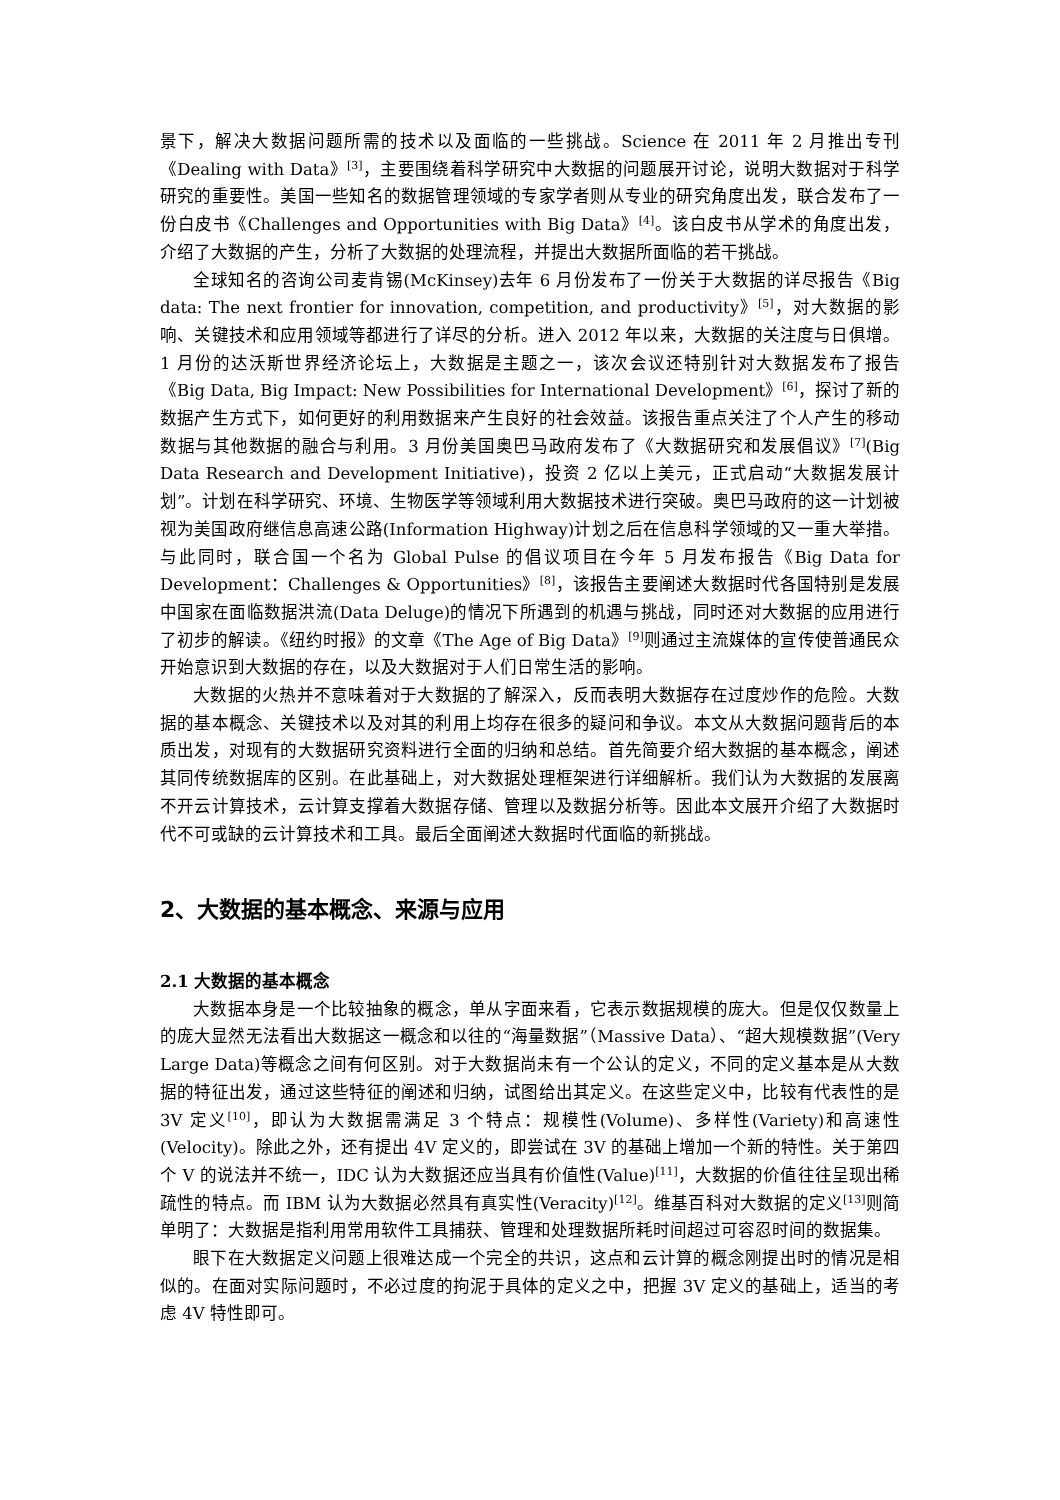景下，解决大数据问题所需的技术以及面临的一些挑战。Science 在 2011 年 2 月推出专刊《Dealing with Data》<sup>[3]</sup>，主要围绕着科学研究中大数据的问题展开讨论，说明大数据对于科学研究的重要性。美国一些知名的数据管理领域的专家学者则从专业的研究角度出发，联合发布了一份白皮书《Challenges and Opportunities with Big Data》<sup>[4]</sup>。该白皮书从学术的角度出发，介绍了大数据的产生，分析了大数据的处理流程，并提出大数据所面临的若干挑战。
全球知名的咨询公司麦肯锡(McKinsey)去年 6 月份发布了一份关于大数据的详尽报告《Big data: The next frontier for innovation, competition, and productivity》<sup>[5]</sup>，对大数据的影响、关键技术和应用领域等都进行了详尽的分析。进入 2012 年以来，大数据的关注度与日俱增。1 月份的达沃斯世界经济论坛上，大数据是主题之一，该次会议还特别针对大数据发布了报告《Big Data, Big Impact: New Possibilities for International Development》<sup>[6]</sup>，探讨了新的数据产生方式下，如何更好的利用数据来产生良好的社会效益。该报告重点关注了个人产生的移动数据与其他数据的融合与利用。3 月份美国奥巴马政府发布了《大数据研究和发展倡议》<sup>[7]</sup>(Big Data Research and Development Initiative)，投资 2 亿以上美元，正式启动“大数据发展计划”。计划在科学研究、环境、生物医学等领域利用大数据技术进行突破。奥巴马政府的这一计划被视为美国政府继信息高速公路(Information Highway)计划之后在信息科学领域的又一重大举措。与此同时，联合国一个名为 Global Pulse 的倡议项目在今年 5 月发布报告《Big Data for Development：Challenges & Opportunities》<sup>[8]</sup>，该报告主要阐述大数据时代各国特别是发展中国家在面临数据洪流(Data Deluge)的情况下所遇到的机遇与挑战，同时还对大数据的应用进行了初步的解读。《纽约时报》的文章《The Age of Big Data》<sup>[9]</sup>则通过主流媒体的宣传使普通民众开始意识到大数据的存在，以及大数据对于人们日常生活的影响。
大数据的火热并不意味着对于大数据的了解深入，反而表明大数据存在过度炒作的危险。大数据的基本概念、关键技术以及对其的利用上均存在很多的疑问和争议。本文从大数据问题背后的本质出发，对现有的大数据研究资料进行全面的归纳和总结。首先简要介绍大数据的基本概念，阐述其同传统数据库的区别。在此基础上，对大数据处理框架进行详细解析。我们认为大数据的发展离不开云计算技术，云计算支撑着大数据存储、管理以及数据分析等。因此本文展开介绍了大数据时代不可或缺的云计算技术和工具。最后全面阐述大数据时代面临的新挑战。
2、大数据的基本概念、来源与应用
2.1 大数据的基本概念
大数据本身是一个比较抽象的概念，单从字面来看，它表示数据规模的庞大。但是仅仅数量上的庞大显然无法看出大数据这一概念和以往的“海量数据”（Massive Data）、“超大规模数据”(Very Large Data)等概念之间有何区别。对于大数据尚未有一个公认的定义，不同的定义基本是从大数据的特征出发，通过这些特征的阐述和归纳，试图给出其定义。在这些定义中，比较有代表性的是 3V 定义<sup>[10]</sup>，即认为大数据需满足 3 个特点：规模性(Volume)、多样性(Variety)和高速性(Velocity)。除此之外，还有提出 4V 定义的，即尝试在 3V 的基础上增加一个新的特性。关于第四个 V 的说法并不统一，IDC 认为大数据还应当具有价值性(Value)<sup>[11]</sup>，大数据的价值往往呈现出稀疏性的特点。而 IBM 认为大数据必然具有真实性(Veracity)<sup>[12]</sup>。维基百科对大数据的定义<sup>[13]</sup>则简单明了：大数据是指利用常用软件工具捕获、管理和处理数据所耗时间超过可容忍时间的数据集。
眼下在大数据定义问题上很难达成一个完全的共识，这点和云计算的概念刚提出时的情况是相似的。在面对实际问题时，不必过度的拘泥于具体的定义之中，把握 3V 定义的基础上，适当的考虑 4V 特性即可。